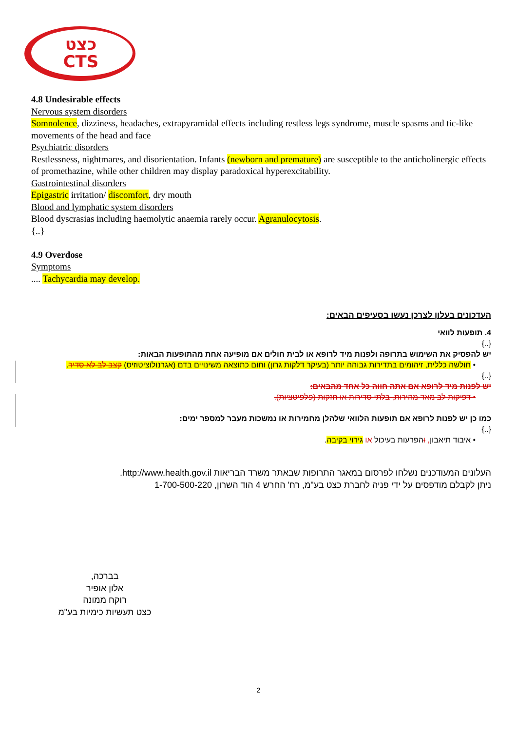כצט
CTS
4.8 Undesirable effects
Nervous system disorders
Somnolence, dizziness, headaches, extrapyramidal effects including restless legs syndrome, muscle spasms and tic-like movements of the head and face
Psychiatric disorders
Restlessness, nightmares, and disorientation. Infants (newborn and premature) are susceptible to the anticholinergic effects of promethazine, while other children may display paradoxical hyperexcitability.
Gastrointestinal disorders
Epigastric irritation/ discomfort, dry mouth
Blood and lymphatic system disorders
Blood dyscrasias including haemolytic anaemia rarely occur. Agranulocytosis.
{..}
4.9 Overdose
Symptoms
.... Tachycardia may develop.
העדכונים בעלון לצרכן נעשו בסעיפים הבאים:
4. תופעות לוואי
{..}
יש להפסיק את השימוש בתרופה ולפנות מיד לרופא או לבית חולים אם מופיעה אחת מהתופעות הבאות:
• חולשה כללית, זיהומים בתדירות גבוהה יותר (בעיקר דלקות גרון) וחום כתוצאה משינויים בדם (אגרנולוציטוזיס) קצב לב לא סדיר.
{..}
יש לפנות מיד לרופא אם אתה חווה כל אחד מהבאים:
• דפיקות לב מאד מהירות, בלתי סדירות או חזקות (פלפיטציות).
כמו כן יש לפנות לרופא אם תופעות הלוואי שלהלן מחמירות או נמשכות מעבר למספר ימים:
{..}
• איבוד תיאבון, והפרעות בעיכול או גירוי בקיבה.
העלונים המעודכנים נשלחו לפרסום במאגר התרופות שבאתר משרד הבריאות http://www.health.gov.il.
ניתן לקבלם מודפסים על ידי פניה לחברת כצט בע"מ, רח' החרש 4 הוד השרון, 1-700-500-220
בברכה,
אלון אופיר
רוקח ממונה
כצט תעשיות כימיות בע"מ
2